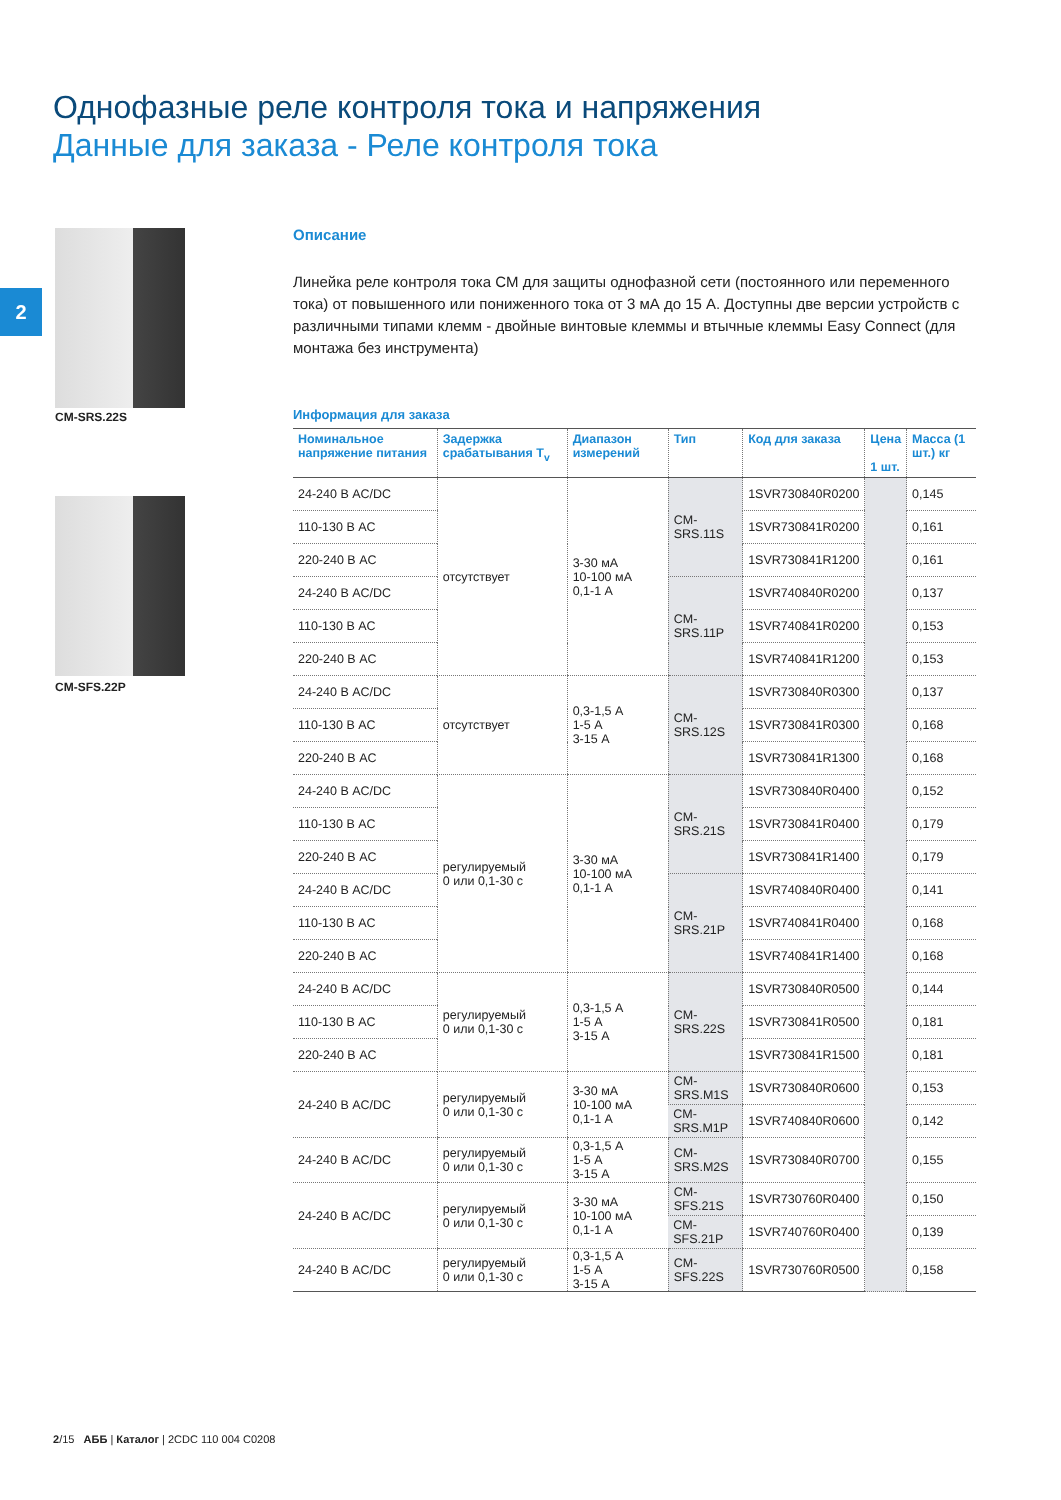Однофазные реле контроля тока и напряжения
Данные для заказа - Реле контроля тока
2
CM-SRS.22S
CM-SFS.22P
Описание
Линейка реле контроля тока CM для защиты однофазной сети (постоянного или переменного тока) от повышенного или пониженного тока от 3 мА до 15 А. Доступны две версии устройств с различными типами клемм - двойные винтовые клеммы и втычные клеммы Easy Connect (для монтажа без инструмента)
Информация для заказа
| Номинальное напряжение питания | Задержка срабатывания T<sub>v</sub> | Диапазон измерений | Тип | Код для заказа | Цена 1 шт. | Масса (1 шт.) кг |
| --- | --- | --- | --- | --- | --- | --- |
| 24-240 В AC/DC | отсутствует | 3-30 мА 10-100 мА 0,1-1 А | CM-SRS.11S | 1SVR730840R0200 | | 0,145 |
| 110-130 В AC | | | | 1SVR730841R0200 | | 0,161 |
| 220-240 В AC | | | | 1SVR730841R1200 | | 0,161 |
| 24-240 В AC/DC | | | CM-SRS.11P | 1SVR740840R0200 | | 0,137 |
| 110-130 В AC | | | | 1SVR740841R0200 | | 0,153 |
| 220-240 В AC | | | | 1SVR740841R1200 | | 0,153 |
| 24-240 В AC/DC | отсутствует | 0,3-1,5 А 1-5 А 3-15 А | CM-SRS.12S | 1SVR730840R0300 | | 0,137 |
| 110-130 В AC | | | | 1SVR730841R0300 | | 0,168 |
| 220-240 В AC | | | | 1SVR730841R1300 | | 0,168 |
| 24-240 В AC/DC | регулируемый 0 или 0,1-30 с | 3-30 мА 10-100 мА 0,1-1 А | CM-SRS.21S | 1SVR730840R0400 | | 0,152 |
| 110-130 В AC | | | | 1SVR730841R0400 | | 0,179 |
| 220-240 В AC | | | | 1SVR730841R1400 | | 0,179 |
| 24-240 В AC/DC | | | CM-SRS.21P | 1SVR740840R0400 | | 0,141 |
| 110-130 В AC | | | | 1SVR740841R0400 | | 0,168 |
| 220-240 В AC | | | | 1SVR740841R1400 | | 0,168 |
| 24-240 В AC/DC | регулируемый 0 или 0,1-30 с | 0,3-1,5 А 1-5 А 3-15 А | CM-SRS.22S | 1SVR730840R0500 | | 0,144 |
| 110-130 В AC | | | | 1SVR730841R0500 | | 0,181 |
| 220-240 В AC | | | | 1SVR730841R1500 | | 0,181 |
| 24-240 В AC/DC | регулируемый 0 или 0,1-30 с | 3-30 мА 10-100 мА 0,1-1 А | CM-SRS.M1S | 1SVR730840R0600 | | 0,153 |
| | | | CM-SRS.M1P | 1SVR740840R0600 | | 0,142 |
| 24-240 В AC/DC | регулируемый 0 или 0,1-30 с | 0,3-1,5 А 1-5 А 3-15 А | CM-SRS.M2S | 1SVR730840R0700 | | 0,155 |
| 24-240 В AC/DC | регулируемый 0 или 0,1-30 с | 3-30 мА 10-100 мА 0,1-1 А | CM-SFS.21S | 1SVR730760R0400 | | 0,150 |
| | | | CM-SFS.21P | 1SVR740760R0400 | | 0,139 |
| 24-240 В AC/DC | регулируемый 0 или 0,1-30 с | 0,3-1,5 А 1-5 А 3-15 А | CM-SFS.22S | 1SVR730760R0500 | | 0,158 |
2/15 АББ | Каталог | 2CDC 110 004 C0208